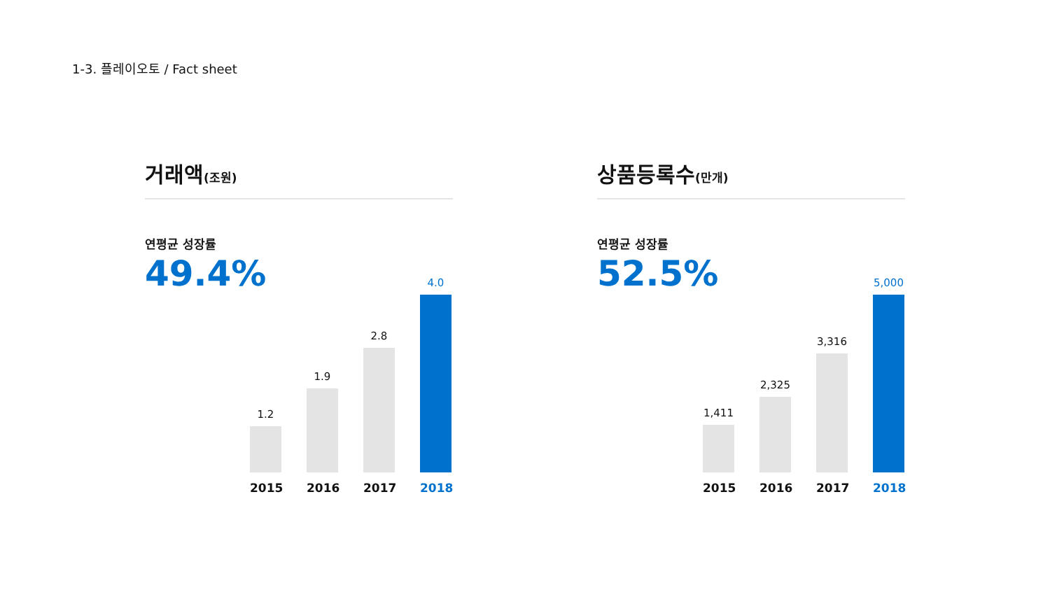1-3. 플레이오토 / Fact sheet
거래액(조원)
연평균 성장률
49.4%
1.2
1.9
2.8
4.0
2015 2016 2017 2018
상품등록수(만개)
연평균 성장률
52.5%
1,411
2,325
3,316
5,000
2015 2016 2017 2018